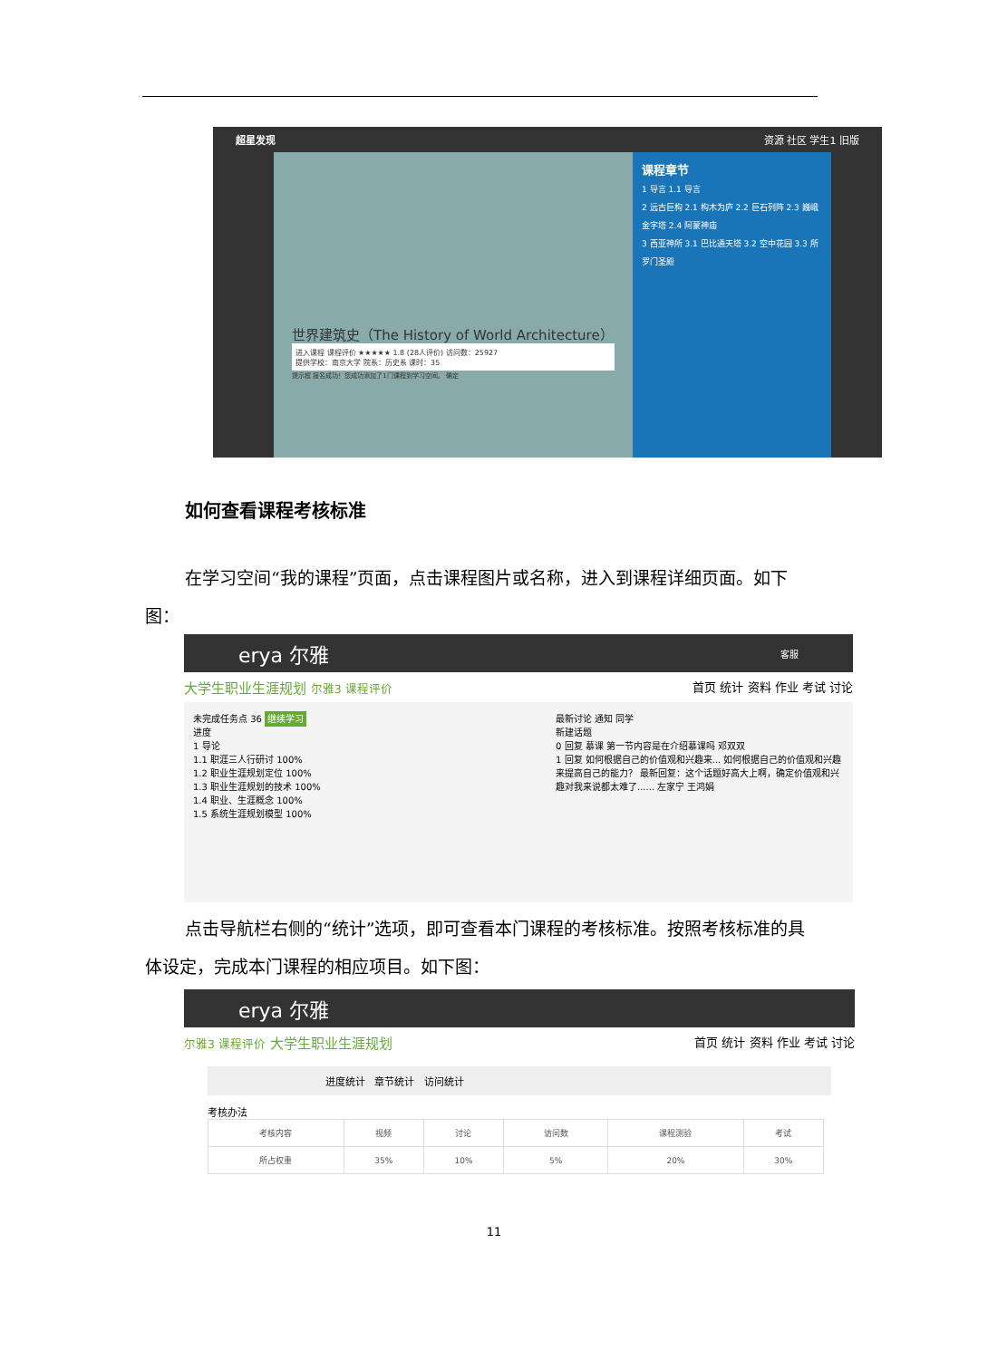超星发现 资源 社区 学生1 旧版
世界建筑史（The History of World Architecture）
进入课程 课程评价 ★★★★★ 1.8 (28人评价) 访问数：25927
提供学校：南京大学 院系：历史系 课时：35
提示框 报名成功！您成功添加了1门课程到学习空间。 确定
课程章节
1 导言 1.1 导言
2 远古巨构 2.1 构木为庐 2.2 巨石列阵 2.3 巍峨金字塔 2.4 阿蒙神庙
3 西亚神所 3.1 巴比通天塔 3.2 空中花园 3.3 所罗门圣殿
如何查看课程考核标准
在学习空间“我的课程”页面，点击课程图片或名称，进入到课程详细页面。如下图：
erya 尔雅 客服
大学生职业生涯规划 尔雅3 课程评价 首页 统计 资料 作业 考试 讨论
未完成任务点 36 继续学习
进度
1 导论
1.1 职涯三人行研讨 100%
1.2 职业生涯规划定位 100%
1.3 职业生涯规划的技术 100%
1.4 职业、生涯概念 100%
1.5 系统生涯规划模型 100%
最新讨论 通知 同学
新建话题
0 回复 慕课 第一节内容是在介绍慕课吗 邓双双
1 回复 如何根据自己的价值观和兴趣来... 如何根据自己的价值观和兴趣来提高自己的能力？ 最新回复：这个话题好高大上啊，确定价值观和兴趣对我来说都太难了...... 左家宁 王鸿娟
点击导航栏右侧的“统计”选项，即可查看本门课程的考核标准。按照考核标准的具体设定，完成本门课程的相应项目。如下图：
erya 尔雅
尔雅3 课程评价 大学生职业生涯规划 首页 统计 资料 作业 考试 讨论
进度统计 章节统计 访问统计
考核办法
| 考核内容 | 视频 | 讨论 | 访问数 | 课程测验 | 考试 |
| --- | --- | --- | --- | --- | --- |
| 所占权重 | 35% | 10% | 5% | 20% | 30% |
11